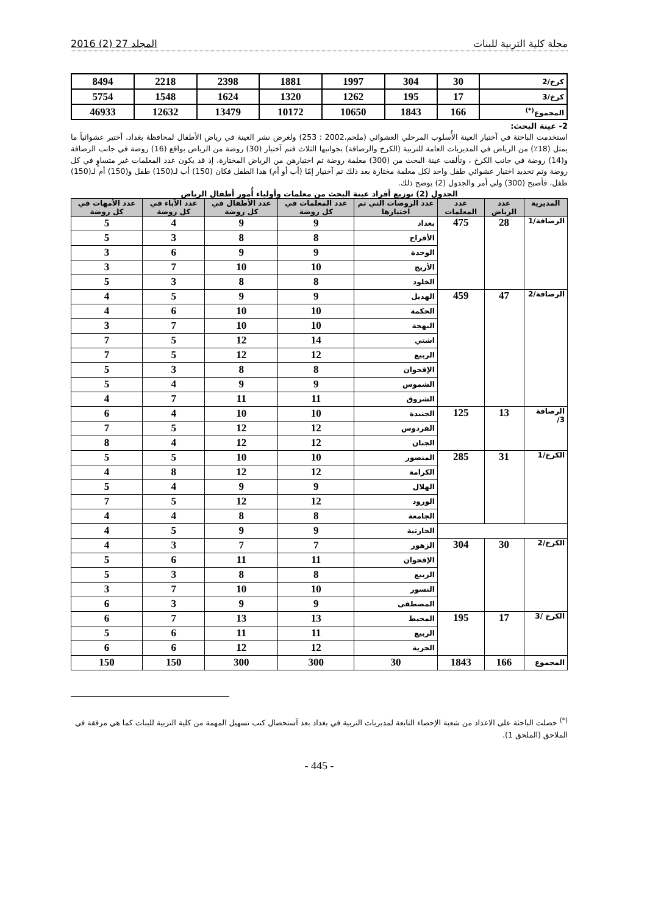مجلة كلية التربية للبنات المجلد 27 (2) 2016
| كرخ/2 | 30 | 304 | 1997 | 1881 | 2398 | 2218 | 8494 |
| كرخ/3 | 17 | 195 | 1262 | 1320 | 1624 | 1548 | 5754 |
| المجموع<sup>(*)</sup> | 166 | 1843 | 10650 | 10172 | 13479 | 12632 | 46933 |
2- عينة البحث:
استخدمت الباحثة في آختيار العينة الأُسلوب المرحلي العشوائي (ملحم،2002 : 253) ولغرض نشر العينة في رياض الأطفال لمحافظة بغداد، آختير عشوائياً ما يمثل (18٪) من الرياض في المديريات العامة للتربية (الكرخ والرصافة) بجوانبها الثلاث فتم آختيار (30) روضة من الرياض بواقع (16) روضة في جانب الرصافة و(14) روضة في جانب الكرخ ، وتألفت عينة البحث من (300) معلمة روضة تم اختيارهن من الرياض المختارة، إذ قد يكون عدد المعلمات غير متساوٍ في كل روضة وتم تحديد اختيار عشوائي طفل واحد لكل معلمة مختارة بعد ذلك تم آختيار إمّا (أب أو أم) هذا الطفل فكان (150) أب لـ(150) طفل و(150) أم لـ(150) طفل، فأصبح (300) ولي أمر والجدول (2) يوضح ذلك.
الجدول (2) توزيع أفراد عينة البحث من معلمات وأولياء أُمور أطفال الرياض
| المديرية | عدد الرياض | عدد المعلمات | عدد الروضات التي تم اختيارها | عدد المعلمات في كل روضة | عدد الأطفال في كل روضة | عدد الآباء في كل روضة | عدد الأمهات في كل روضة |
| --- | --- | --- | --- | --- | --- | --- | --- |
| الرصافة/1 | 28 | 475 | بغداد | 9 | 9 | 4 | 5 |
| | | | الأفراح | 8 | 8 | 3 | 5 |
| | | | الوحدة | 9 | 9 | 6 | 3 |
| | | | الأريج | 10 | 10 | 7 | 3 |
| | | | الخلود | 8 | 8 | 3 | 5 |
| الرصافة/2 | 47 | 459 | الهديل | 9 | 9 | 5 | 4 |
| | | | الحكمة | 10 | 10 | 6 | 4 |
| | | | البهجة | 10 | 10 | 7 | 3 |
| | | | اشتي | 14 | 12 | 5 | 7 |
| | | | الربيع | 12 | 12 | 5 | 7 |
| | | | الإقحوان | 8 | 8 | 3 | 5 |
| | | | الشموس | 9 | 9 | 4 | 5 |
| | | | الشروق | 11 | 11 | 7 | 4 |
| الرصافة 3/ | 13 | 125 | الجنبدة | 10 | 10 | 4 | 6 |
| | | | الفردوس | 12 | 12 | 5 | 7 |
| | | | الجنان | 12 | 12 | 4 | 8 |
| الكرخ/1 | 31 | 285 | المنصور | 10 | 10 | 5 | 5 |
| | | | الكرامة | 12 | 12 | 8 | 4 |
| | | | الهلال | 9 | 9 | 4 | 5 |
| | | | الورود | 12 | 12 | 5 | 7 |
| | | | الجامعة | 8 | 8 | 4 | 4 |
| | | | الحارثية | 9 | 9 | 5 | 4 |
| الكرخ/2 | 30 | 304 | الزهور | 7 | 7 | 3 | 4 |
| | | | الإقحوان | 11 | 11 | 6 | 5 |
| | | | الربيع | 8 | 8 | 3 | 5 |
| | | | النسور | 10 | 10 | 7 | 3 |
| | | | المصطفى | 9 | 9 | 3 | 6 |
| الكرخ /3 | 17 | 195 | المحيط | 13 | 13 | 7 | 6 |
| | | | الربيع | 11 | 11 | 6 | 5 |
| | | | الحرية | 12 | 12 | 6 | 6 |
| المجموع | 166 | 1843 | 30 | 300 | 300 | 150 | 150 |
<sup>(*)</sup> حصلت الباحثة على الاعداد من شعبة الإحصاء التابعة لمديريات التربية في بغداد بعد آستحصال كتب تسهيل المهمة من كلية التربية للبنات كما هي مرفقة في الملاحق (الملحق 1).
- 445 -